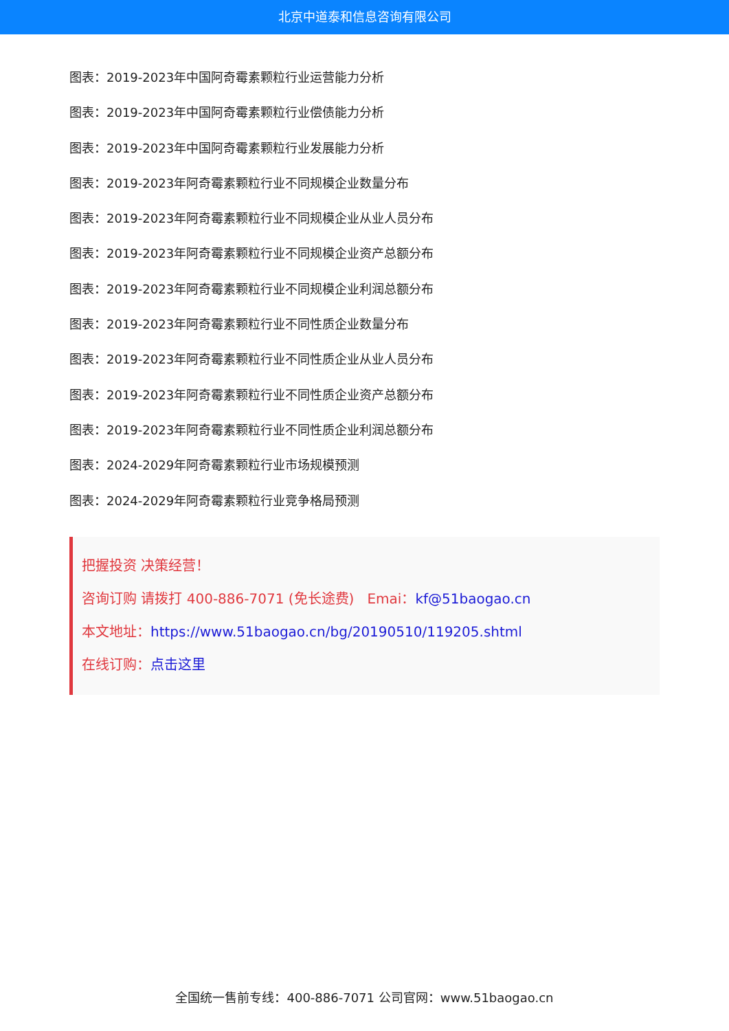北京中道泰和信息咨询有限公司
图表：2019-2023年中国阿奇霉素颗粒行业运营能力分析
图表：2019-2023年中国阿奇霉素颗粒行业偿债能力分析
图表：2019-2023年中国阿奇霉素颗粒行业发展能力分析
图表：2019-2023年阿奇霉素颗粒行业不同规模企业数量分布
图表：2019-2023年阿奇霉素颗粒行业不同规模企业从业人员分布
图表：2019-2023年阿奇霉素颗粒行业不同规模企业资产总额分布
图表：2019-2023年阿奇霉素颗粒行业不同规模企业利润总额分布
图表：2019-2023年阿奇霉素颗粒行业不同性质企业数量分布
图表：2019-2023年阿奇霉素颗粒行业不同性质企业从业人员分布
图表：2019-2023年阿奇霉素颗粒行业不同性质企业资产总额分布
图表：2019-2023年阿奇霉素颗粒行业不同性质企业利润总额分布
图表：2024-2029年阿奇霉素颗粒行业市场规模预测
图表：2024-2029年阿奇霉素颗粒行业竞争格局预测
把握投资 决策经营！
咨询订购 请拨打 400-886-7071 (免长途费) Emai：kf@51baogao.cn
本文地址：https://www.51baogao.cn/bg/20190510/119205.shtml
在线订购：点击这里
全国统一售前专线：400-886-7071 公司官网：www.51baogao.cn